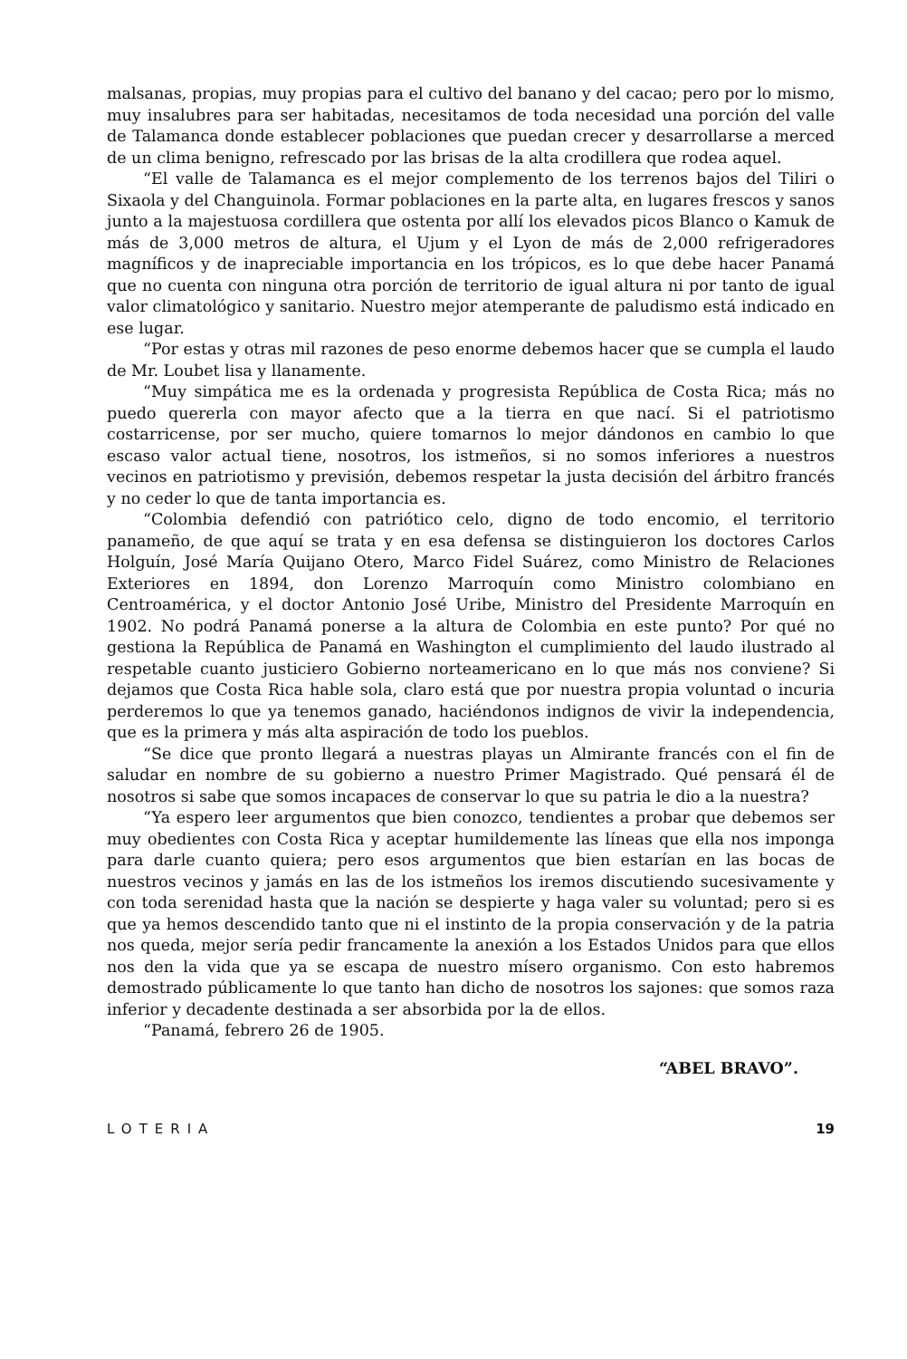malsanas, propias, muy propias para el cultivo del banano y del cacao; pero por lo mismo, muy insalubres para ser habitadas, necesitamos de toda necesidad una porción del valle de Talamanca donde establecer poblaciones que puedan crecer y desarrollarse a merced de un clima benigno, refrescado por las brisas de la alta crodillera que rodea aquel.
“El valle de Talamanca es el mejor complemento de los terrenos bajos del Tiliri o Sixaola y del Changuinola. Formar poblaciones en la parte alta, en lugares frescos y sanos junto a la majestuosa cordillera que ostenta por allí los elevados picos Blanco o Kamuk de más de 3,000 metros de altura, el Ujum y el Lyon de más de 2,000 refrigeradores magníficos y de inapreciable importancia en los trópicos, es lo que debe hacer Panamá que no cuenta con ninguna otra porción de territorio de igual altura ni por tanto de igual valor climatológico y sanitario. Nuestro mejor atemperante de paludismo está indicado en ese lugar.
“Por estas y otras mil razones de peso enorme debemos hacer que se cumpla el laudo de Mr. Loubet lisa y llanamente.
“Muy simpática me es la ordenada y progresista República de Costa Rica; más no puedo quererla con mayor afecto que a la tierra en que nací. Si el patriotismo costarricense, por ser mucho, quiere tomarnos lo mejor dándonos en cambio lo que escaso valor actual tiene, nosotros, los istmeños, si no somos inferiores a nuestros vecinos en patriotismo y previsión, debemos respetar la justa decisión del árbitro francés y no ceder lo que de tanta importancia es.
“Colombia defendió con patriótico celo, digno de todo encomio, el territorio panameño, de que aquí se trata y en esa defensa se distinguieron los doctores Carlos Holguín, José María Quijano Otero, Marco Fidel Suárez, como Ministro de Relaciones Exteriores en 1894, don Lorenzo Marroquín como Ministro colombiano en Centroamérica, y el doctor Antonio José Uribe, Ministro del Presidente Marroquín en 1902. No podrá Panamá ponerse a la altura de Colombia en este punto? Por qué no gestiona la República de Panamá en Washington el cumplimiento del laudo ilustrado al respetable cuanto justiciero Gobierno norteamericano en lo que más nos conviene? Si dejamos que Costa Rica hable sola, claro está que por nuestra propia voluntad o incuria perderemos lo que ya tenemos ganado, haciéndonos indignos de vivir la independencia, que es la primera y más alta aspiración de todo los pueblos.
“Se dice que pronto llegará a nuestras playas un Almirante francés con el fin de saludar en nombre de su gobierno a nuestro Primer Magistrado. Qué pensará él de nosotros si sabe que somos incapaces de conservar lo que su patria le dio a la nuestra?
“Ya espero leer argumentos que bien conozco, tendientes a probar que debemos ser muy obedientes con Costa Rica y aceptar humildemente las líneas que ella nos imponga para darle cuanto quiera; pero esos argumentos que bien estarían en las bocas de nuestros vecinos y jamás en las de los istmeños los iremos discutiendo sucesivamente y con toda serenidad hasta que la nación se despierte y haga valer su voluntad; pero si es que ya hemos descendido tanto que ni el instinto de la propia conservación y de la patria nos queda, mejor sería pedir francamente la anexión a los Estados Unidos para que ellos nos den la vida que ya se escapa de nuestro mísero organismo. Con esto habremos demostrado públicamente lo que tanto han dicho de nosotros los sajones: que somos raza inferior y decadente destinada a ser absorbida por la de ellos.
“Panamá, febrero 26 de 1905.
“ABEL BRAVO”.
LOTERIA 19